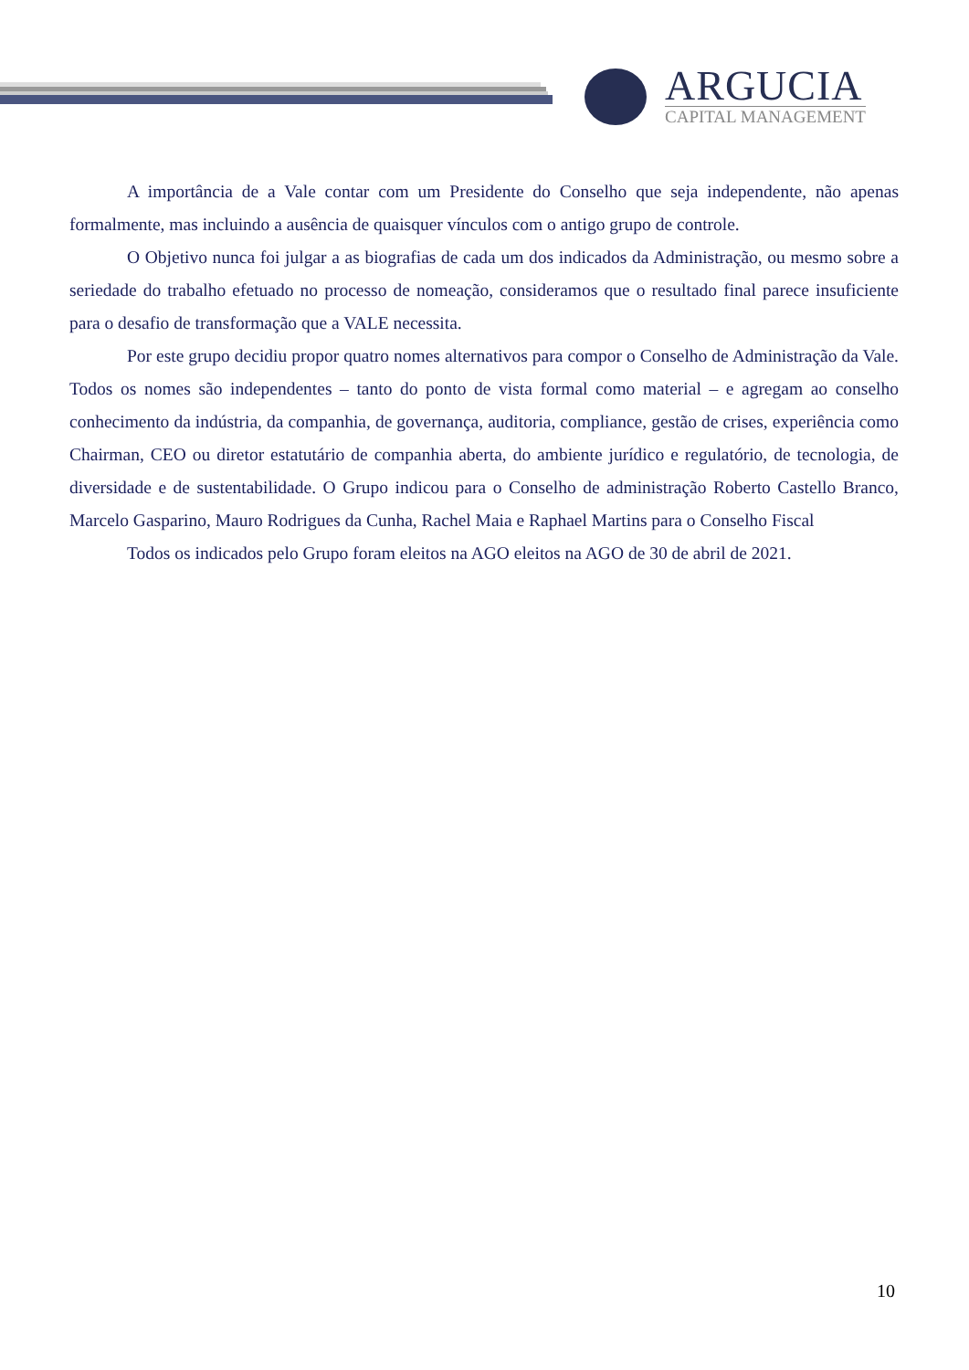ARGUCIA
CAPITAL MANAGEMENT
A importância de a Vale contar com um Presidente do Conselho que seja independente, não apenas formalmente, mas incluindo a ausência de quaisquer vínculos com o antigo grupo de controle.
O Objetivo nunca foi julgar a as biografias de cada um dos indicados da Administração, ou mesmo sobre a seriedade do trabalho efetuado no processo de nomeação, consideramos que o resultado final parece insuficiente para o desafio de transformação que a VALE necessita.
Por este grupo decidiu propor quatro nomes alternativos para compor o Conselho de Administração da Vale. Todos os nomes são independentes – tanto do ponto de vista formal como material – e agregam ao conselho conhecimento da indústria, da companhia, de governança, auditoria, compliance, gestão de crises, experiência como Chairman, CEO ou diretor estatutário de companhia aberta, do ambiente jurídico e regulatório, de tecnologia, de diversidade e de sustentabilidade. O Grupo indicou para o Conselho de administração Roberto Castello Branco, Marcelo Gasparino, Mauro Rodrigues da Cunha, Rachel Maia e Raphael Martins para o Conselho Fiscal
Todos os indicados pelo Grupo foram eleitos na AGO eleitos na AGO de 30 de abril de 2021.
10